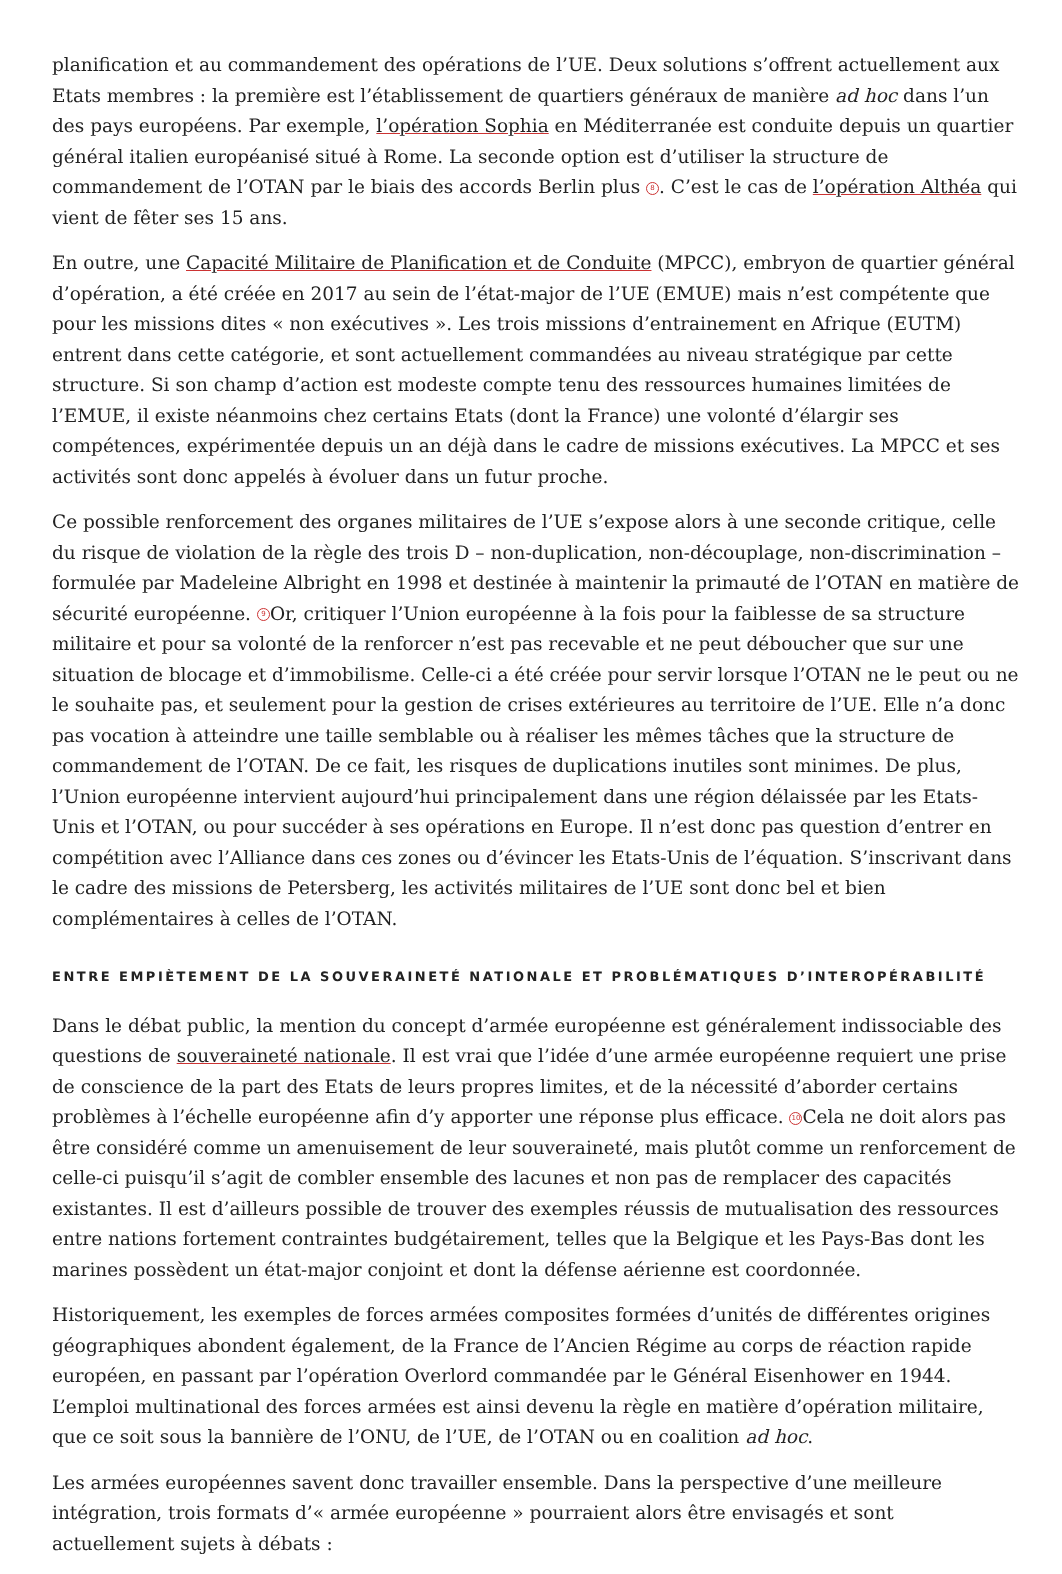planification et au commandement des opérations de l’UE. Deux solutions s’offrent actuellement aux Etats membres : la première est l’établissement de quartiers généraux de manière ad hoc dans l’un des pays européens. Par exemple, l’opération Sophia en Méditerranée est conduite depuis un quartier général italien européanisé situé à Rome. La seconde option est d’utiliser la structure de commandement de l’OTAN par le biais des accords Berlin plus 8. C’est le cas de l’opération Althéa qui vient de fêter ses 15 ans.
En outre, une Capacité Militaire de Planification et de Conduite (MPCC), embryon de quartier général d’opération, a été créée en 2017 au sein de l’état-major de l’UE (EMUE) mais n’est compétente que pour les missions dites « non exécutives ». Les trois missions d’entrainement en Afrique (EUTM) entrent dans cette catégorie, et sont actuellement commandées au niveau stratégique par cette structure. Si son champ d’action est modeste compte tenu des ressources humaines limitées de l’EMUE, il existe néanmoins chez certains Etats (dont la France) une volonté d’élargir ses compétences, expérimentée depuis un an déjà dans le cadre de missions exécutives. La MPCC et ses activités sont donc appelés à évoluer dans un futur proche.
Ce possible renforcement des organes militaires de l’UE s’expose alors à une seconde critique, celle du risque de violation de la règle des trois D – non-duplication, non-découplage, non-discrimination – formulée par Madeleine Albright en 1998 et destinée à maintenir la primauté de l’OTAN en matière de sécurité européenne. 9 Or, critiquer l’Union européenne à la fois pour la faiblesse de sa structure militaire et pour sa volonté de la renforcer n’est pas recevable et ne peut déboucher que sur une situation de blocage et d’immobilisme. Celle-ci a été créée pour servir lorsque l’OTAN ne le peut ou ne le souhaite pas, et seulement pour la gestion de crises extérieures au territoire de l’UE. Elle n’a donc pas vocation à atteindre une taille semblable ou à réaliser les mêmes tâches que la structure de commandement de l’OTAN. De ce fait, les risques de duplications inutiles sont minimes. De plus, l’Union européenne intervient aujourd’hui principalement dans une région délaissée par les Etats-Unis et l’OTAN, ou pour succéder à ses opérations en Europe. Il n’est donc pas question d’entrer en compétition avec l’Alliance dans ces zones ou d’évincer les Etats-Unis de l’équation. S’inscrivant dans le cadre des missions de Petersberg, les activités militaires de l’UE sont donc bel et bien complémentaires à celles de l’OTAN.
ENTRE EMPIÈTEMENT DE LA SOUVERAINETÉ NATIONALE ET PROBLÉMATIQUES D’INTEROPÉRABILITÉ
Dans le débat public, la mention du concept d’armée européenne est généralement indissociable des questions de souveraineté nationale. Il est vrai que l’idée d’une armée européenne requiert une prise de conscience de la part des Etats de leurs propres limites, et de la nécessité d’aborder certains problèmes à l’échelle européenne afin d’y apporter une réponse plus efficace. 10 Cela ne doit alors pas être considéré comme un amenuisement de leur souveraineté, mais plutôt comme un renforcement de celle-ci puisqu’il s’agit de combler ensemble des lacunes et non pas de remplacer des capacités existantes. Il est d’ailleurs possible de trouver des exemples réussis de mutualisation des ressources entre nations fortement contraintes budgétairement, telles que la Belgique et les Pays-Bas dont les marines possèdent un état-major conjoint et dont la défense aérienne est coordonnée.
Historiquement, les exemples de forces armées composites formées d’unités de différentes origines géographiques abondent également, de la France de l’Ancien Régime au corps de réaction rapide européen, en passant par l’opération Overlord commandée par le Général Eisenhower en 1944. L’emploi multinational des forces armées est ainsi devenu la règle en matière d’opération militaire, que ce soit sous la bannière de l’ONU, de l’UE, de l’OTAN ou en coalition ad hoc.
Les armées européennes savent donc travailler ensemble. Dans la perspective d’une meilleure intégration, trois formats d’« armée européenne » pourraient alors être envisagés et sont actuellement sujets à débats :